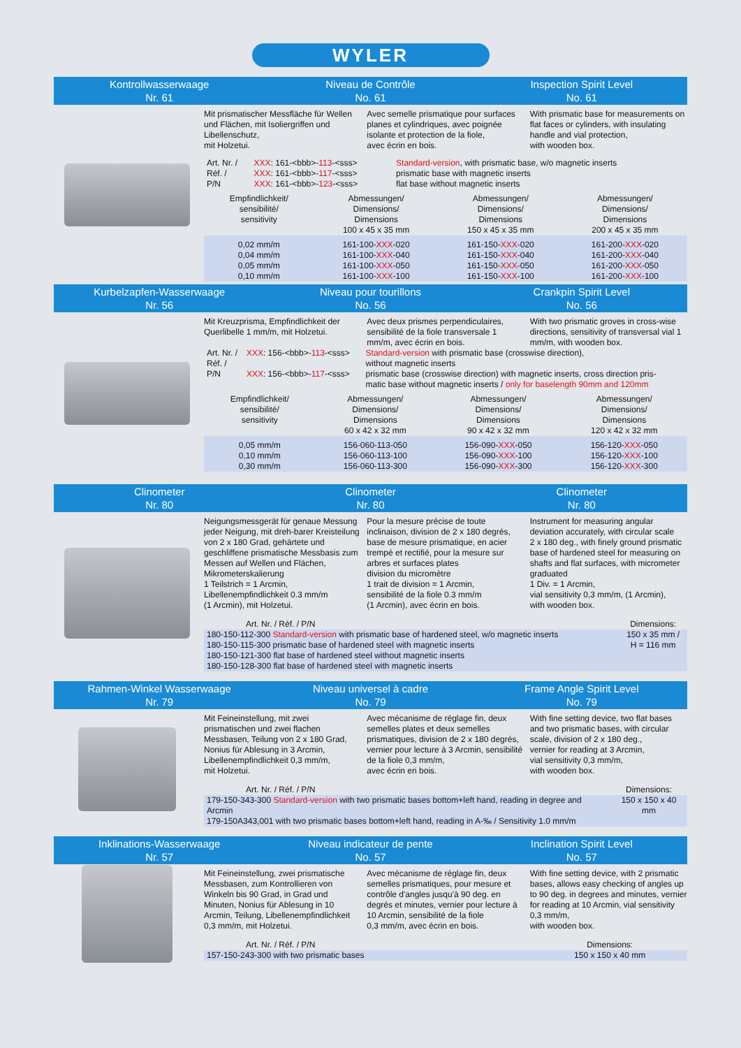WYLER
Kontrollwasserwaage
Nr. 61
Niveau de Contrôle
No. 61
Inspection Spirit Level
No. 61
Mit prismatischer Messfläche für Wellen und Flächen, mit Isoliergriffen und Libellenschutz,
mit Holzetui.
Avec semelle prismatique pour surfaces planes et cylindriques, avec poignée isolante et protection de la fiole,
avec écrin en bois.
With prismatic base for measurements on flat faces or cylinders, with insulating handle and vial protection,
with wooden box.
| Art. Nr. / | XXX : 161-<bbb>- 113 -<sss> | Standard-version , with prismatic base, w/o magnetic inserts |
| Réf. / | XXX : 161-<bbb>- 117 -<sss> | prismatic base with magnetic inserts |
| P/N | XXX : 161-<bbb>- 123 -<sss> | flat base without magnetic inserts |
| Empfindlichkeit/ sensibilité/ sensitivity | Abmessungen/ Dimensions/ Dimensions 100 x 45 x 35 mm | Abmessungen/ Dimensions/ Dimensions 150 x 45 x 35 mm | Abmessungen/ Dimensions/ Dimensions 200 x 45 x 35 mm |
| 0,02 mm/m 0,04 mm/m 0,05 mm/m 0,10 mm/m | 161-100- XXX -020 161-100- XXX -040 161-100- XXX -050 161-100- XXX -100 | 161-150- XXX -020 161-150- XXX -040 161-150- XXX -050 161-150- XXX -100 | 161-200- XXX -020 161-200- XXX -040 161-200- XXX -050 161-200- XXX -100 |
Kurbelzapfen-Wasserwaage
Nr. 56
Niveau pour tourillons
No. 56
Crankpin Spirit Level
No. 56
Mit Kreuzprisma, Empfindlichkeit der Querlibelle 1 mm/m, mit Holzetui.
Avec deux prismes perpendiculaires, sensibilité de la fiole transversale 1 mm/m, avec écrin en bois.
With two prismatic groves in cross-wise directions, sensitivity of transversal vial 1 mm/m, with wooden box.
| Art. Nr. / Réf. / | XXX : 156-<bbb>- 113 -<sss> | Standard-version with prismatic base (crosswise direction), without magnetic inserts |
| P/N | XXX : 156-<bbb>- 117 -<sss> | prismatic base (crosswise direction) with magnetic inserts, cross direction pris- matic base without magnetic inserts / only for baselength 90mm and 120mm |
| Empfindlichkeit/ sensibilité/ sensitivity | Abmessungen/ Dimensions/ Dimensions 60 x 42 x 32 mm | Abmessungen/ Dimensions/ Dimensions 90 x 42 x 32 mm | Abmessungen/ Dimensions/ Dimensions 120 x 42 x 32 mm |
| 0,05 mm/m 0,10 mm/m 0,30 mm/m | 156-060-113-050 156-060-113-100 156-060-113-300 | 156-090- XXX -050 156-090- XXX -100 156-090- XXX -300 | 156-120- XXX -050 156-120- XXX -100 156-120- XXX -300 |
Clinometer
Nr. 80
Clinometer
Nr. 80
Clinometer
Nr. 80
Neigungsmessgerät für genaue Messung jeder Neigung, mit dreh-barer Kreisteilung von 2 x 180 Grad, gehärtete und geschliffene prismatische Messbasis zum Messen auf Wellen und Flächen, Mikrometerskalierung
1 Teilstrich = 1 Arcmin,
Libellenempfindlichkeit 0.3 mm/m
(1 Arcmin), mit Holzetui.
Pour la mesure précise de toute inclinaison, division de 2 x 180 degrés, base de mesure prismatique, en acier trempé et rectifié, pour la mesure sur arbres et surfaces plates
division du micromètre
1 trait de division = 1 Arcmin,
sensibilité de la fiole 0.3 mm/m
(1 Arcmin), avec écrin en bois.
Instrument for measuring angular deviation accurately, with circular scale
2 x 180 deg., with finely ground prismatic base of hardened steel for measuring on shafts and flat surfaces, with micrometer graduated
1 Div. = 1 Arcmin,
vial sensitivity 0,3 mm/m, (1 Arcmin),
with wooden box.
| Art. Nr. / Réf. / P/N | Dimensions: |
| 180-150-112-300 Standard-version with prismatic base of hardened steel, w/o magnetic inserts 180-150-115-300 prismatic base of hardened steel with magnetic inserts 180-150-121-300 flat base of hardened steel without magnetic inserts 180-150-128-300 flat base of hardened steel with magnetic inserts | 150 x 35 mm / H = 116 mm |
Rahmen-Winkel Wasserwaage
Nr. 79
Niveau universel à cadre
No. 79
Frame Angle Spirit Level
No. 79
Mit Feineinstellung, mit zwei prismatischen und zwei flachen Messbasen, Teilung von 2 x 180 Grad, Nonius für Ablesung in 3 Arcmin,
Libellenempfindlichkeit 0,3 mm/m,
mit Holzetui.
Avec mécanisme de réglage fin, deux semelles plates et deux semelles prismatiques, division de 2 x 180 degrés, vernier pour lecture à 3 Arcmin, sensibilité de la fiole 0,3 mm/m,
avec écrin en bois.
With fine setting device, two flat bases and two prismatic bases, with circular scale, division of 2 x 180 deg.,
vernier for reading at 3 Arcmin,
vial sensitivity 0,3 mm/m,
with wooden box.
| Art. Nr. / Réf. / P/N | Dimensions: |
| 179-150-343-300 Standard-version with two prismatic bases bottom+left hand, reading in degree and Arcmin 179-150A343,001 with two prismatic bases bottom+left hand, reading in A-‰ / Sensitivity 1.0 mm/m | 150 x 150 x 40 mm |
Inklinations-Wasserwaage
Nr. 57
Niveau indicateur de pente
No. 57
Inclination Spirit Level
No. 57
Mit Feineinstellung, zwei prismatische Messbasen, zum Kontrollieren von Winkeln bis 90 Grad, in Grad und Minuten, Nonius für Ablesung in 10 Arcmin, Teilung, Libellenempfindlichkeit
0,3 mm/m, mit Holzetui.
Avec mécanisme de réglage fin, deux semelles prismatiques, pour mesure et contrôle d'angles jusqu'à 90 deg. en degrés et minutes, vernier pour lecture à 10 Arcmin, sensibilité de la fiole
0,3 mm/m, avec écrin en bois.
With fine setting device, with 2 prismatic bases, allows easy checking of angles up to 90 deg. in degrees and minutes, vernier for reading at 10 Arcmin, vial sensitivity 0,3 mm/m,
with wooden box.
| Art. Nr. / Réf. / P/N | Dimensions: |
| 157-150-243-300 with two prismatic bases | 150 x 150 x 40 mm |